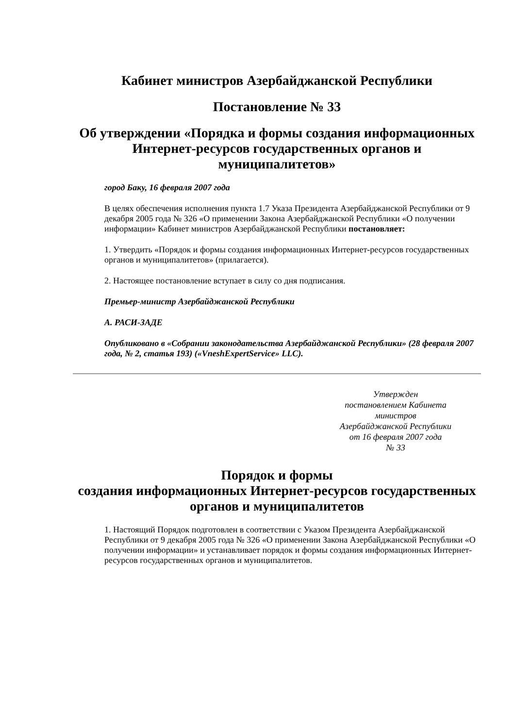Кабинет министров Азербайджанской Республики
Постановление № 33
Об утверждении «Порядка и формы создания информационных Интернет-ресурсов государственных органов и муниципалитетов»
город Баку, 16 февраля 2007 года
В целях обеспечения исполнения пункта 1.7 Указа Президента Азербайджанской Республики от 9 декабря 2005 года № 326 «О применении Закона Азербайджанской Республики «О получении информации» Кабинет министров Азербайджанской Республики постановляет:
1. Утвердить «Порядок и формы создания информационных Интернет-ресурсов государственных органов и муниципалитетов» (прилагается).
2. Настоящее постановление вступает в силу со дня подписания.
Премьер-министр Азербайджанской Республики
А. РАСИ-ЗАДЕ
Опубликовано в «Собрании законодательства Азербайджанской Республики» (28 февраля 2007 года, № 2, статья 193) («VneshExpertService» LLC).
Утвержден
постановлением Кабинета министров
Азербайджанской Республики
от 16 февраля 2007 года
№ 33
Порядок и формы
создания информационных Интернет-ресурсов государственных органов и муниципалитетов
1. Настоящий Порядок подготовлен в соответствии с Указом Президента Азербайджанской Республики от 9 декабря 2005 года № 326 «О применении Закона Азербайджанской Республики «О получении информации» и устанавливает порядок и формы создания информационных Интернет-ресурсов государственных органов и муниципалитетов.